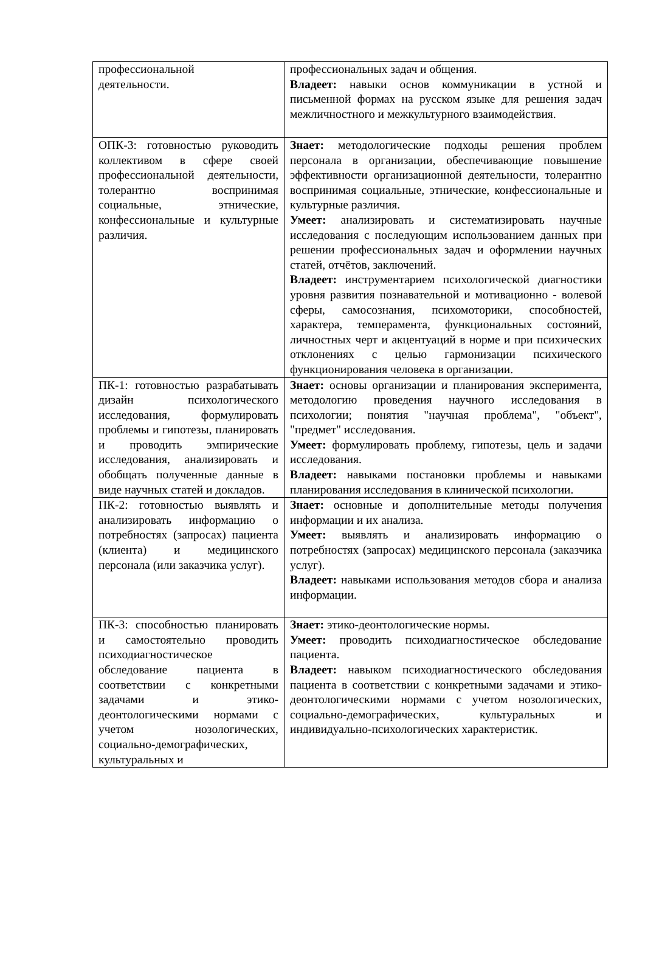| профессиональной деятельности. | профессиональных задач и общения. Владеет: навыки основ коммуникации в устной и письменной формах на русском языке для решения задач межличностного и межкультурного взаимодействия. |
| ОПК-3: готовностью руководить коллективом в сфере своей профессиональной деятельности, толерантно воспринимая социальные, этнические, конфессиональные и культурные различия. | Знает: методологические подходы решения проблем персонала в организации, обеспечивающие повышение эффективности организационной деятельности, толерантно воспринимая социальные, этнические, конфессиональные и культурные различия. Умеет: анализировать и систематизировать научные исследования с последующим использованием данных при решении профессиональных задач и оформлении научных статей, отчётов, заключений. Владеет: инструментарием психологической диагностики уровня развития познавательной и мотивационно - волевой сферы, самосознания, психомоторики, способностей, характера, темперамента, функциональных состояний, личностных черт и акцентуаций в норме и при психических отклонениях с целью гармонизации психического функционирования человека в организации. |
| ПК-1: готовностью разрабатывать дизайн психологического исследования, формулировать проблемы и гипотезы, планировать и проводить эмпирические исследования, анализировать и обобщать полученные данные в виде научных статей и докладов. | Знает: основы организации и планирования эксперимента, методологию проведения научного исследования в психологии; понятия "научная проблема", "объект", "предмет" исследования. Умеет: формулировать проблему, гипотезы, цель и задачи исследования. Владеет: навыками постановки проблемы и навыками планирования исследования в клинической психологии. |
| ПК-2: готовностью выявлять и анализировать информацию о потребностях (запросах) пациента (клиента) и медицинского персонала (или заказчика услуг). | Знает: основные и дополнительные методы получения информации и их анализа. Умеет: выявлять и анализировать информацию о потребностях (запросах) медицинского персонала (заказчика услуг). Владеет: навыками использования методов сбора и анализа информации. |
| ПК-3: способностью планировать и самостоятельно проводить психодиагностическое обследование пациента в соответствии с конкретными задачами и этико-деонтологическими нормами с учетом нозологических, социально-демографических, культуральных и | Знает: этико-деонтологические нормы. Умеет: проводить психодиагностическое обследование пациента. Владеет: навыком психодиагностического обследования пациента в соответствии с конкретными задачами и этико-деонтологическими нормами с учетом нозологических, социально-демографических, культуральных и индивидуально-психологических характеристик. |